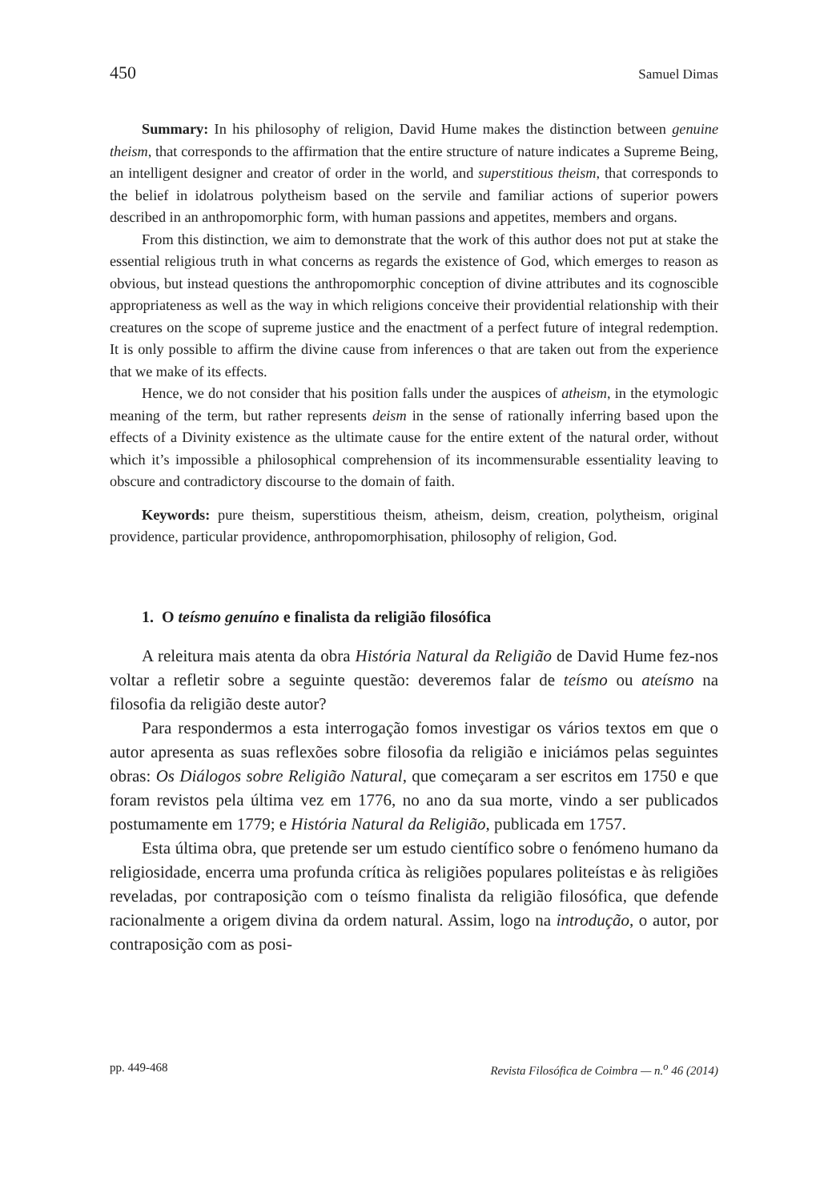450 Samuel Dimas
Summary: In his philosophy of religion, David Hume makes the distinction between genuine theism, that corresponds to the affirmation that the entire structure of nature indicates a Supreme Being, an intelligent designer and creator of order in the world, and superstitious theism, that corresponds to the belief in idolatrous polytheism based on the servile and familiar actions of superior powers described in an anthropomorphic form, with human passions and appetites, members and organs.
From this distinction, we aim to demonstrate that the work of this author does not put at stake the essential religious truth in what concerns as regards the existence of God, which emerges to reason as obvious, but instead questions the anthropomorphic conception of divine attributes and its cognoscible appropriateness as well as the way in which religions conceive their providential relationship with their creatures on the scope of supreme justice and the enactment of a perfect future of integral redemption. It is only possible to affirm the divine cause from inferences o that are taken out from the experience that we make of its effects.
Hence, we do not consider that his position falls under the auspices of atheism, in the etymologic meaning of the term, but rather represents deism in the sense of rationally inferring based upon the effects of a Divinity existence as the ultimate cause for the entire extent of the natural order, without which it’s impossible a philosophical comprehension of its incommensurable essentiality leaving to obscure and contradictory discourse to the domain of faith.
Keywords: pure theism, superstitious theism, atheism, deism, creation, polytheism, original providence, particular providence, anthropomorphisation, philosophy of religion, God.
1. O teísmo genuíno e finalista da religião filosófica
A releitura mais atenta da obra História Natural da Religião de David Hume fez-nos voltar a refletir sobre a seguinte questão: deveremos falar de teísmo ou ateísmo na filosofia da religião deste autor?
Para respondermos a esta interrogação fomos investigar os vários textos em que o autor apresenta as suas reflexões sobre filosofia da religião e iniciámos pelas seguintes obras: Os Diálogos sobre Religião Natural, que começaram a ser escritos em 1750 e que foram revistos pela última vez em 1776, no ano da sua morte, vindo a ser publicados postumamente em 1779; e História Natural da Religião, publicada em 1757.
Esta última obra, que pretende ser um estudo científico sobre o fenómeno humano da religiosidade, encerra uma profunda crítica às religiões populares politeístas e às religiões reveladas, por contraposição com o teísmo finalista da religião filosófica, que defende racionalmente a origem divina da ordem natural. Assim, logo na introdução, o autor, por contraposição com as posi-
pp. 449-468 Revista Filosófica de Coimbra — n.<sup>o</sup> 46 (2014)